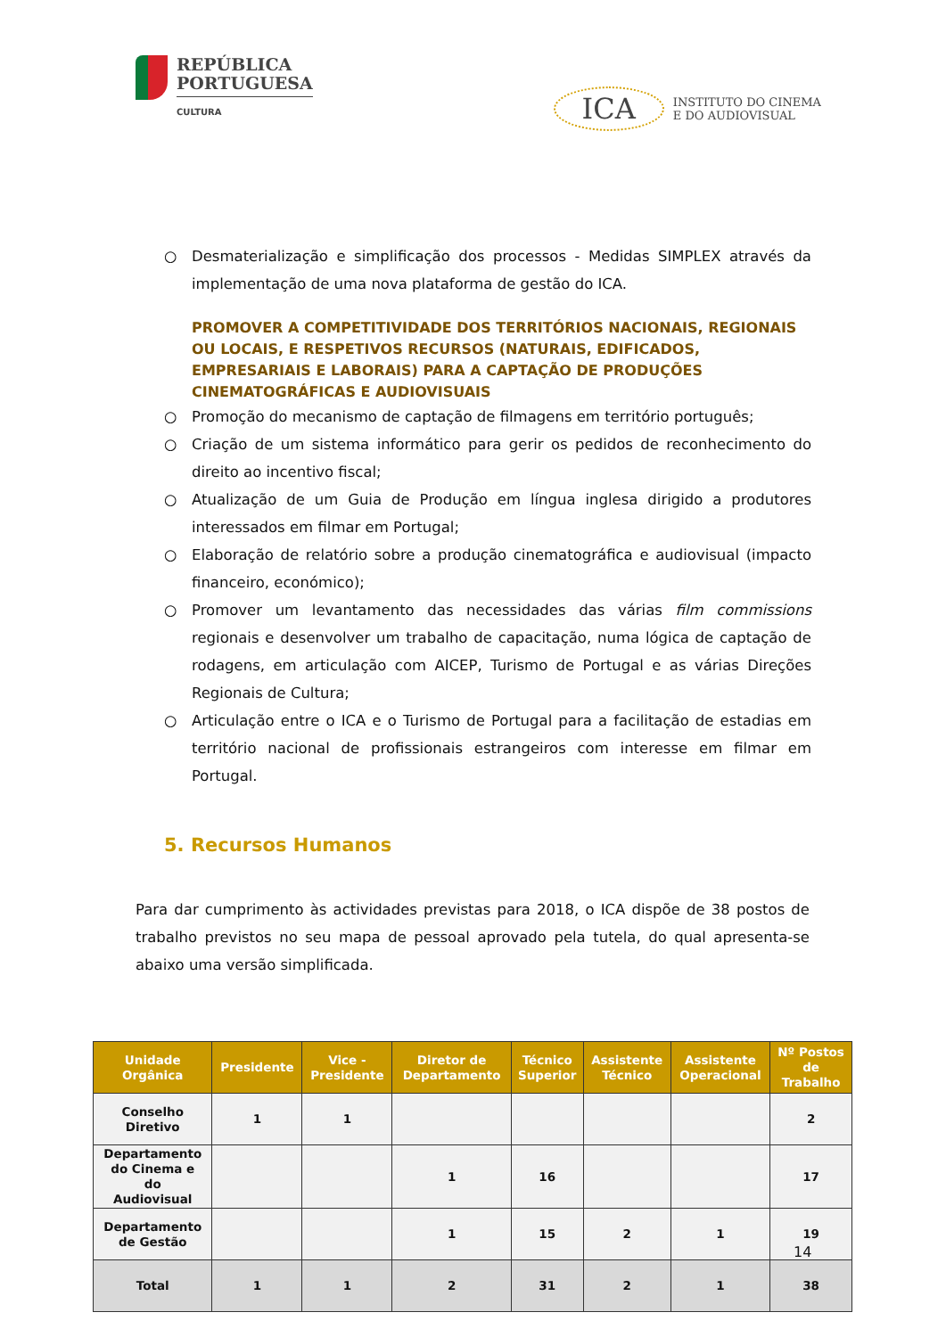REPÚBLICA
PORTUGUESA
CULTURA
ICA INSTITUTO DO CINEMA
E DO AUDIOVISUAL
○ Desmaterialização e simplificação dos processos - Medidas SIMPLEX através da implementação de uma nova plataforma de gestão do ICA.
PROMOVER A COMPETITIVIDADE DOS TERRITÓRIOS NACIONAIS, REGIONAIS OU LOCAIS, E RESPETIVOS RECURSOS (NATURAIS, EDIFICADOS, EMPRESARIAIS E LABORAIS) PARA A CAPTAÇÃO DE PRODUÇÕES CINEMATOGRÁFICAS E AUDIOVISUAIS
○ Promoção do mecanismo de captação de filmagens em território português;
○ Criação de um sistema informático para gerir os pedidos de reconhecimento do direito ao incentivo fiscal;
○ Atualização de um Guia de Produção em língua inglesa dirigido a produtores interessados em filmar em Portugal;
○ Elaboração de relatório sobre a produção cinematográfica e audiovisual (impacto financeiro, económico);
○ Promover um levantamento das necessidades das várias film commissions regionais e desenvolver um trabalho de capacitação, numa lógica de captação de rodagens, em articulação com AICEP, Turismo de Portugal e as várias Direções Regionais de Cultura;
○ Articulação entre o ICA e o Turismo de Portugal para a facilitação de estadias em território nacional de profissionais estrangeiros com interesse em filmar em Portugal.
5. Recursos Humanos
Para dar cumprimento às actividades previstas para 2018, o ICA dispõe de 38 postos de trabalho previstos no seu mapa de pessoal aprovado pela tutela, do qual apresenta-se abaixo uma versão simplificada.
| Unidade Orgânica | Presidente | Vice - Presidente | Diretor de Departamento | Técnico Superior | Assistente Técnico | Assistente Operacional | Nº Postos de Trabalho |
| --- | --- | --- | --- | --- | --- | --- | --- |
| Conselho Diretivo | 1 | 1 | | | | | 2 |
| Departamento do Cinema e do Audiovisual | | | 1 | 16 | | | 17 |
| Departamento de Gestão | | | 1 | 15 | 2 | 1 | 19 |
| Total | 1 | 1 | 2 | 31 | 2 | 1 | 38 |
14